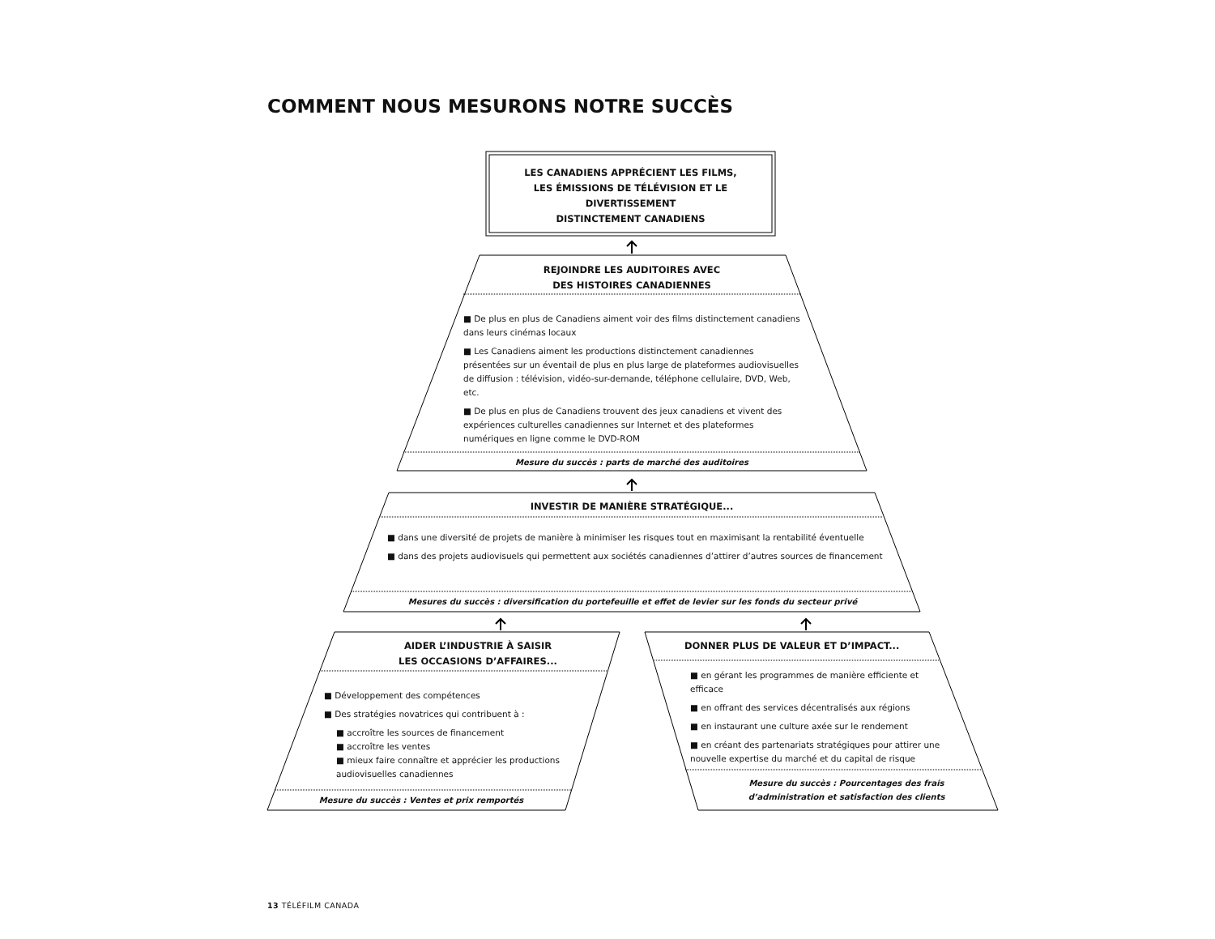COMMENT NOUS MESURONS NOTRE SUCCÈS
LES CANADIENS APPRÉCIENT LES FILMS,
LES ÉMISSIONS DE TÉLÉVISION ET LE DIVERTISSEMENT
DISTINCTEMENT CANADIENS
REJOINDRE LES AUDITOIRES AVEC
DES HISTOIRES CANADIENNES
■ De plus en plus de Canadiens aiment voir des films distinctement canadiens dans leurs cinémas locaux
■ Les Canadiens aiment les productions distinctement canadiennes présentées sur un éventail de plus en plus large de plateformes audiovisuelles de diffusion : télévision, vidéo-sur-demande, téléphone cellulaire, DVD, Web, etc.
■ De plus en plus de Canadiens trouvent des jeux canadiens et vivent des expériences culturelles canadiennes sur Internet et des plateformes numériques en ligne comme le DVD-ROM
Mesure du succès : parts de marché des auditoires
INVESTIR DE MANIÈRE STRATÉGIQUE...
■ dans une diversité de projets de manière à minimiser les risques tout en maximisant la rentabilité éventuelle
■ dans des projets audiovisuels qui permettent aux sociétés canadiennes d’attirer d’autres sources de financement
Mesures du succès : diversification du portefeuille et effet de levier sur les fonds du secteur privé
AIDER L’INDUSTRIE À SAISIR
LES OCCASIONS D’AFFAIRES...
■ Développement des compétences
■ Des stratégies novatrices qui contribuent à :
■ accroître les sources de financement
■ accroître les ventes
■ mieux faire connaître et apprécier les productions audiovisuelles canadiennes
Mesure du succès : Ventes et prix remportés
DONNER PLUS DE VALEUR ET D’IMPACT...
■ en gérant les programmes de manière efficiente et efficace
■ en offrant des services décentralisés aux régions
■ en instaurant une culture axée sur le rendement
■ en créant des partenariats stratégiques pour attirer une nouvelle expertise du marché et du capital de risque
Mesure du succès : Pourcentages des frais d’administration et satisfaction des clients
13 TÉLÉFILM CANADA